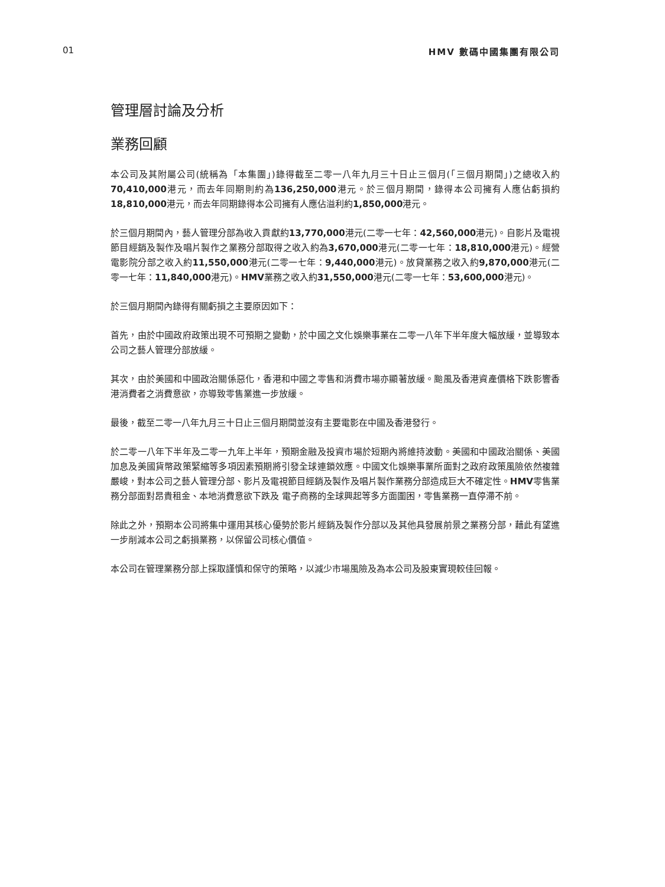01 HMV 數碼中國集團有限公司
管理層討論及分析
業務回顧
本公司及其附屬公司(統稱為「本集團」)錄得截至二零一八年九月三十日止三個月(「三個月期間」)之總收入約70,410,000港元，而去年同期則約為136,250,000港元。於三個月期間，錄得本公司擁有人應佔虧損約18,810,000港元，而去年同期錄得本公司擁有人應佔溢利約1,850,000港元。
於三個月期間內，藝人管理分部為收入貢獻約13,770,000港元(二零一七年：42,560,000港元)。自影片及電視節目經銷及製作及唱片製作之業務分部取得之收入約為3,670,000港元(二零一七年：18,810,000港元)。經營電影院分部之收入約11,550,000港元(二零一七年：9,440,000港元)。放貸業務之收入約9,870,000港元(二零一七年：11,840,000港元)。HMV業務之收入約31,550,000港元(二零一七年：53,600,000港元)。
於三個月期間內錄得有關虧損之主要原因如下：
首先，由於中國政府政策出現不可預期之變動，於中國之文化娛樂事業在二零一八年下半年度大幅放緩，並導致本公司之藝人管理分部放緩。
其次，由於美國和中國政治關係惡化，香港和中國之零售和消費市場亦顯著放緩。颱風及香港資產價格下跌影響香港消費者之消費意欲，亦導致零售業進一步放緩。
最後，截至二零一八年九月三十日止三個月期間並沒有主要電影在中國及香港發行。
於二零一八年下半年及二零一九年上半年，預期金融及投資市場於短期內將維持波動。美國和中國政治關係、美國加息及美國貨幣政策緊縮等多項因素預期將引發全球連鎖效應。中國文化娛樂事業所面對之政府政策風險依然複雜嚴峻，對本公司之藝人管理分部、影片及電視節目經銷及製作及唱片製作業務分部造成巨大不確定性。HMV零售業務分部面對昂貴租金、本地消費意欲下跌及 電子商務的全球興起等多方面圍困，零售業務一直停滯不前。
除此之外，預期本公司將集中運用其核心優勢於影片經銷及製作分部以及其他具發展前景之業務分部，藉此有望進一步削減本公司之虧損業務，以保留公司核心價值。
本公司在管理業務分部上採取謹慎和保守的策略，以減少市場風險及為本公司及股東實現較佳回報。